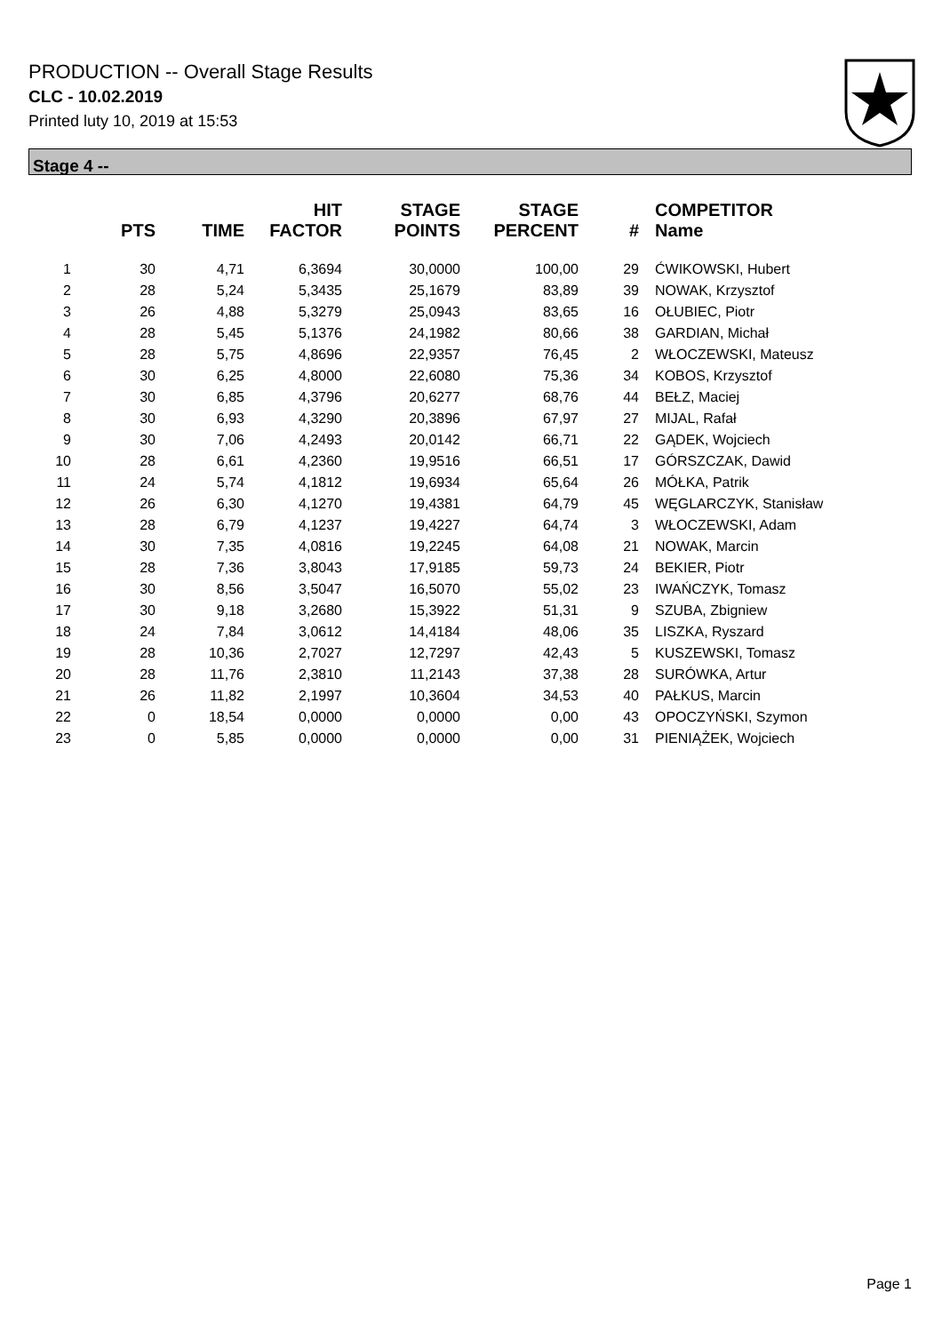PRODUCTION -- Overall Stage Results
CLC - 10.02.2019
Printed luty 10, 2019 at 15:53
Stage 4 --
| | PTS | TIME | HIT FACTOR | STAGE POINTS | STAGE PERCENT | # | COMPETITOR Name |
| --- | --- | --- | --- | --- | --- | --- | --- |
| 1 | 30 | 4,71 | 6,3694 | 30,0000 | 100,00 | 29 | ĆWIKOWSKI, Hubert |
| 2 | 28 | 5,24 | 5,3435 | 25,1679 | 83,89 | 39 | NOWAK, Krzysztof |
| 3 | 26 | 4,88 | 5,3279 | 25,0943 | 83,65 | 16 | OŁUBIEC, Piotr |
| 4 | 28 | 5,45 | 5,1376 | 24,1982 | 80,66 | 38 | GARDIAN, Michał |
| 5 | 28 | 5,75 | 4,8696 | 22,9357 | 76,45 | 2 | WŁOCZEWSKI, Mateusz |
| 6 | 30 | 6,25 | 4,8000 | 22,6080 | 75,36 | 34 | KOBOS, Krzysztof |
| 7 | 30 | 6,85 | 4,3796 | 20,6277 | 68,76 | 44 | BEŁZ, Maciej |
| 8 | 30 | 6,93 | 4,3290 | 20,3896 | 67,97 | 27 | MIJAL, Rafał |
| 9 | 30 | 7,06 | 4,2493 | 20,0142 | 66,71 | 22 | GĄDEK, Wojciech |
| 10 | 28 | 6,61 | 4,2360 | 19,9516 | 66,51 | 17 | GÓRSZCZAK, Dawid |
| 11 | 24 | 5,74 | 4,1812 | 19,6934 | 65,64 | 26 | MÓŁKA, Patrik |
| 12 | 26 | 6,30 | 4,1270 | 19,4381 | 64,79 | 45 | WĘGLARCZYK, Stanisław |
| 13 | 28 | 6,79 | 4,1237 | 19,4227 | 64,74 | 3 | WŁOCZEWSKI, Adam |
| 14 | 30 | 7,35 | 4,0816 | 19,2245 | 64,08 | 21 | NOWAK, Marcin |
| 15 | 28 | 7,36 | 3,8043 | 17,9185 | 59,73 | 24 | BEKIER, Piotr |
| 16 | 30 | 8,56 | 3,5047 | 16,5070 | 55,02 | 23 | IWAŃCZYK, Tomasz |
| 17 | 30 | 9,18 | 3,2680 | 15,3922 | 51,31 | 9 | SZUBA, Zbigniew |
| 18 | 24 | 7,84 | 3,0612 | 14,4184 | 48,06 | 35 | LISZKA, Ryszard |
| 19 | 28 | 10,36 | 2,7027 | 12,7297 | 42,43 | 5 | KUSZEWSKI, Tomasz |
| 20 | 28 | 11,76 | 2,3810 | 11,2143 | 37,38 | 28 | SURÓWKA, Artur |
| 21 | 26 | 11,82 | 2,1997 | 10,3604 | 34,53 | 40 | PAŁKUS, Marcin |
| 22 | 0 | 18,54 | 0,0000 | 0,0000 | 0,00 | 43 | OPOCZYŃSKI, Szymon |
| 23 | 0 | 5,85 | 0,0000 | 0,0000 | 0,00 | 31 | PIENIĄŻEK, Wojciech |
Page 1